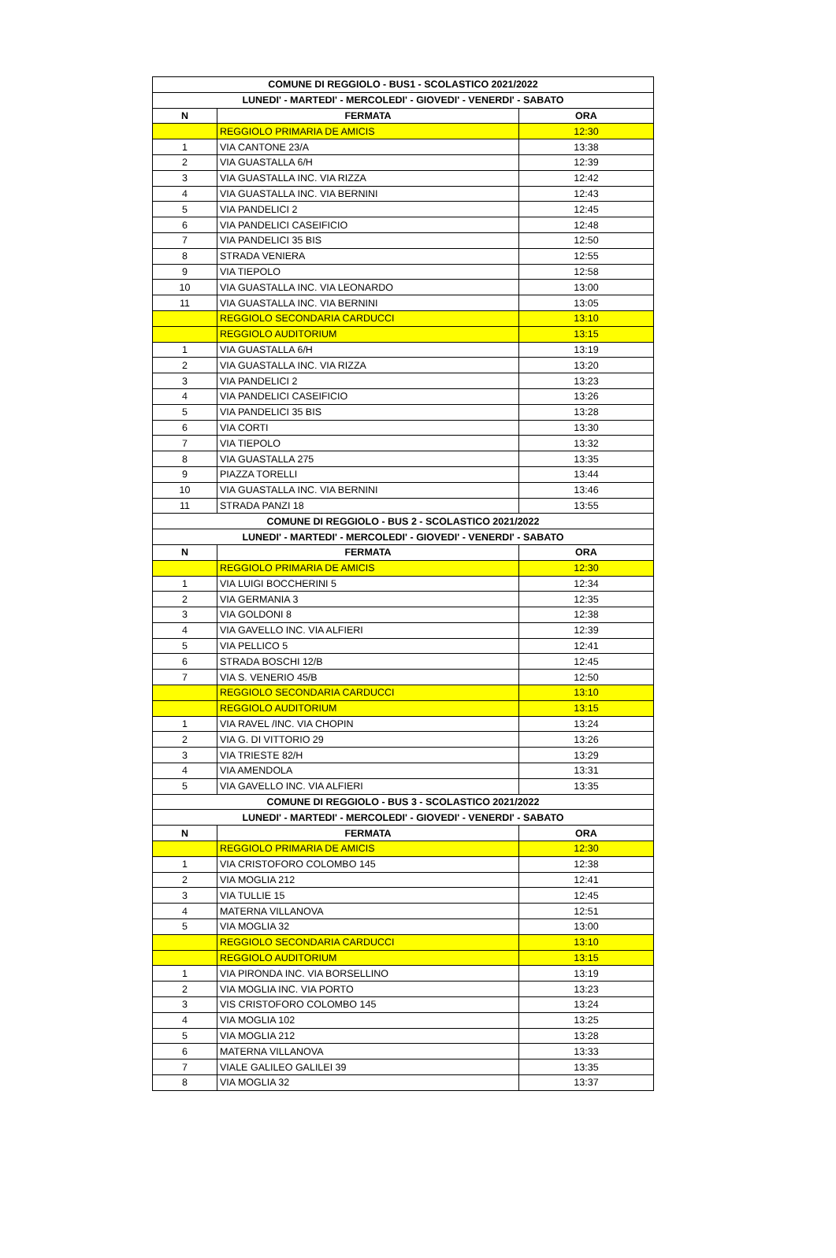| COMUNE DI REGGIOLO - BUS1 - SCOLASTICO 2021/2022 | | |
| --- | --- | --- |
| LUNEDI' - MARTEDI' - MERCOLEDI' - GIOVEDI' - VENERDI' - SABATO | | |
| N | FERMATA | ORA |
| | REGGIOLO PRIMARIA DE AMICIS | 12:30 |
| 1 | VIA CANTONE 23/A | 13:38 |
| 2 | VIA GUASTALLA 6/H | 12:39 |
| 3 | VIA GUASTALLA INC. VIA RIZZA | 12:42 |
| 4 | VIA GUASTALLA INC. VIA BERNINI | 12:43 |
| 5 | VIA PANDELICI 2 | 12:45 |
| 6 | VIA PANDELICI CASEIFICIO | 12:48 |
| 7 | VIA PANDELICI 35 BIS | 12:50 |
| 8 | STRADA VENIERA | 12:55 |
| 9 | VIA TIEPOLO | 12:58 |
| 10 | VIA GUASTALLA INC. VIA LEONARDO | 13:00 |
| 11 | VIA GUASTALLA INC. VIA BERNINI | 13:05 |
| | REGGIOLO SECONDARIA CARDUCCI | 13:10 |
| | REGGIOLO AUDITORIUM | 13:15 |
| 1 | VIA GUASTALLA 6/H | 13:19 |
| 2 | VIA GUASTALLA INC. VIA RIZZA | 13:20 |
| 3 | VIA PANDELICI 2 | 13:23 |
| 4 | VIA PANDELICI CASEIFICIO | 13:26 |
| 5 | VIA PANDELICI 35 BIS | 13:28 |
| 6 | VIA CORTI | 13:30 |
| 7 | VIA TIEPOLO | 13:32 |
| 8 | VIA GUASTALLA 275 | 13:35 |
| 9 | PIAZZA TORELLI | 13:44 |
| 10 | VIA GUASTALLA INC. VIA BERNINI | 13:46 |
| 11 | STRADA PANZI 18 | 13:55 |
| COMUNE DI REGGIOLO - BUS 2 - SCOLASTICO 2021/2022 | | |
| LUNEDI' - MARTEDI' - MERCOLEDI' - GIOVEDI' - VENERDI' - SABATO | | |
| N | FERMATA | ORA |
| | REGGIOLO PRIMARIA DE AMICIS | 12:30 |
| 1 | VIA LUIGI BOCCHERINI 5 | 12:34 |
| 2 | VIA GERMANIA 3 | 12:35 |
| 3 | VIA GOLDONI 8 | 12:38 |
| 4 | VIA GAVELLO INC. VIA ALFIERI | 12:39 |
| 5 | VIA PELLICO 5 | 12:41 |
| 6 | STRADA BOSCHI 12/B | 12:45 |
| 7 | VIA S. VENERIO 45/B | 12:50 |
| | REGGIOLO SECONDARIA CARDUCCI | 13:10 |
| | REGGIOLO AUDITORIUM | 13:15 |
| 1 | VIA RAVEL /INC. VIA CHOPIN | 13:24 |
| 2 | VIA G. DI VITTORIO 29 | 13:26 |
| 3 | VIA TRIESTE 82/H | 13:29 |
| 4 | VIA AMENDOLA | 13:31 |
| 5 | VIA GAVELLO INC. VIA ALFIERI | 13:35 |
| COMUNE DI REGGIOLO - BUS 3 - SCOLASTICO 2021/2022 | | |
| LUNEDI' - MARTEDI' - MERCOLEDI' - GIOVEDI' - VENERDI' - SABATO | | |
| N | FERMATA | ORA |
| | REGGIOLO PRIMARIA DE AMICIS | 12:30 |
| 1 | VIA CRISTOFORO COLOMBO 145 | 12:38 |
| 2 | VIA MOGLIA 212 | 12:41 |
| 3 | VIA TULLIE 15 | 12:45 |
| 4 | MATERNA VILLANOVA | 12:51 |
| 5 | VIA MOGLIA 32 | 13:00 |
| | REGGIOLO SECONDARIA CARDUCCI | 13:10 |
| | REGGIOLO AUDITORIUM | 13:15 |
| 1 | VIA PIRONDA INC. VIA BORSELLINO | 13:19 |
| 2 | VIA MOGLIA INC. VIA PORTO | 13:23 |
| 3 | VIS CRISTOFORO COLOMBO 145 | 13:24 |
| 4 | VIA MOGLIA 102 | 13:25 |
| 5 | VIA MOGLIA 212 | 13:28 |
| 6 | MATERNA VILLANOVA | 13:33 |
| 7 | VIALE GALILEO GALILEI 39 | 13:35 |
| 8 | VIA MOGLIA 32 | 13:37 |